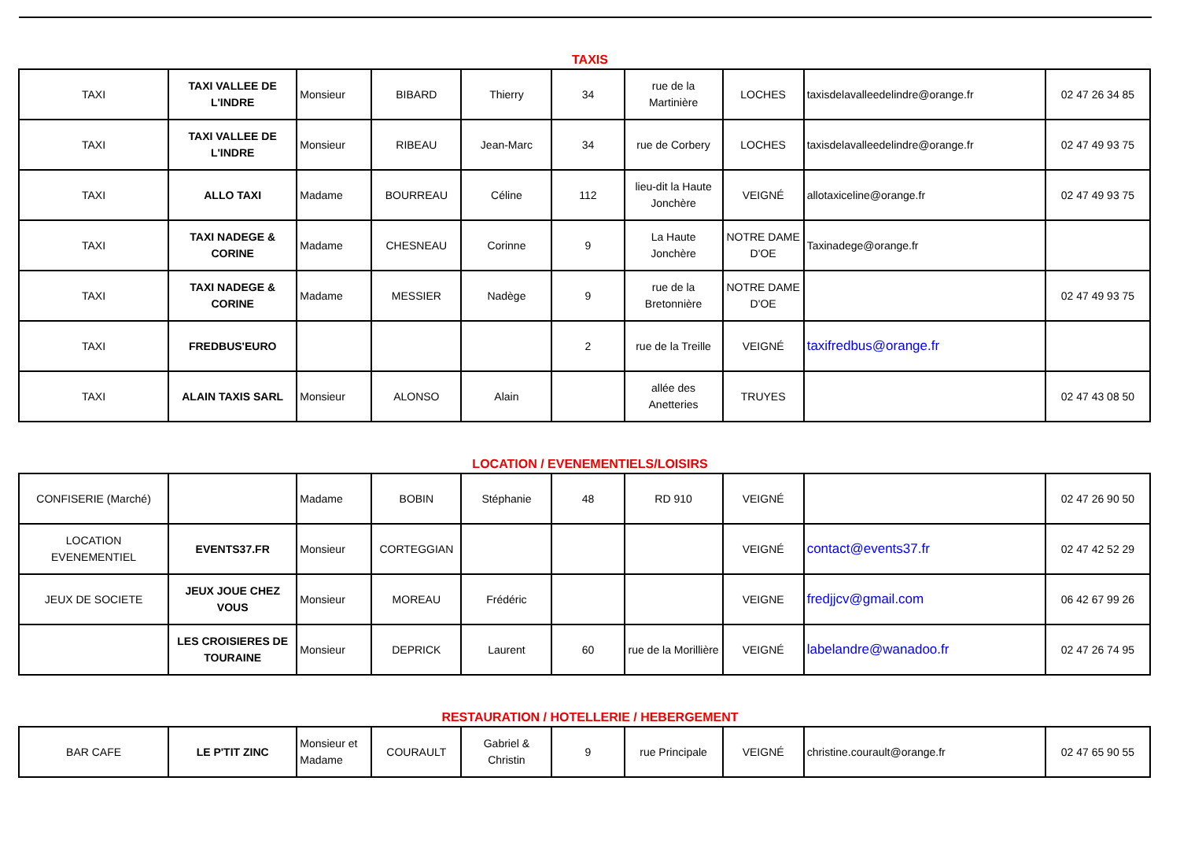TAXIS
| TAXI | TAXI VALLEE DE L'INDRE | Monsieur | BIBARD | Thierry | 34 | rue de la Martinière | LOCHES | taxisdelavalleedelindre@orange.fr | 02 47 26 34 85 |
| TAXI | TAXI VALLEE DE L'INDRE | Monsieur | RIBEAU | Jean-Marc | 34 | rue de Corbery | LOCHES | taxisdelavalleedelindre@orange.fr | 02 47 49 93 75 |
| TAXI | ALLO TAXI | Madame | BOURREAU | Céline | 112 | lieu-dit la Haute Jonchère | VEIGNÉ | allotaxiceline@orange.fr | 02 47 49 93 75 |
| TAXI | TAXI NADEGE & CORINE | Madame | CHESNEAU | Corinne | 9 | La Haute Jonchère | NOTRE DAME D'OE | Taxinadege@orange.fr | |
| TAXI | TAXI NADEGE & CORINE | Madame | MESSIER | Nadège | 9 | rue de la Bretonnière | NOTRE DAME D'OE | | 02 47 49 93 75 |
| TAXI | FREDBUS'EURO | | | | 2 | rue de la Treille | VEIGNÉ | taxifredbus@orange.fr | |
| TAXI | ALAIN TAXIS SARL | Monsieur | ALONSO | Alain | | allée des Anetteries | TRUYES | | 02 47 43 08 50 |
LOCATION / EVENEMENTIELS/LOISIRS
| CONFISERIE (Marché) | | Madame | BOBIN | Stéphanie | 48 | RD 910 | VEIGNÉ | | 02 47 26 90 50 |
| LOCATION EVENEMENTIEL | EVENTS37.FR | Monsieur | CORTEGGIAN | | | | VEIGNÉ | contact@events37.fr | 02 47 42 52 29 |
| JEUX DE SOCIETE | JEUX JOUE CHEZ VOUS | Monsieur | MOREAU | Frédéric | | | VEIGNE | fredjjcv@gmail.com | 06 42 67 99 26 |
| | LES CROISIERES DE TOURAINE | Monsieur | DEPRICK | Laurent | 60 | rue de la Morillière | VEIGNÉ | labelandre@wanadoo.fr | 02 47 26 74 95 |
RESTAURATION / HOTELLERIE / HEBERGEMENT
| BAR CAFE | LE P'TIT ZINC | Monsieur et Madame | COURAULT | Gabriel & Christin | 9 | rue Principale | VEIGNÉ | christine.courault@orange.fr | 02 47 65 90 55 |